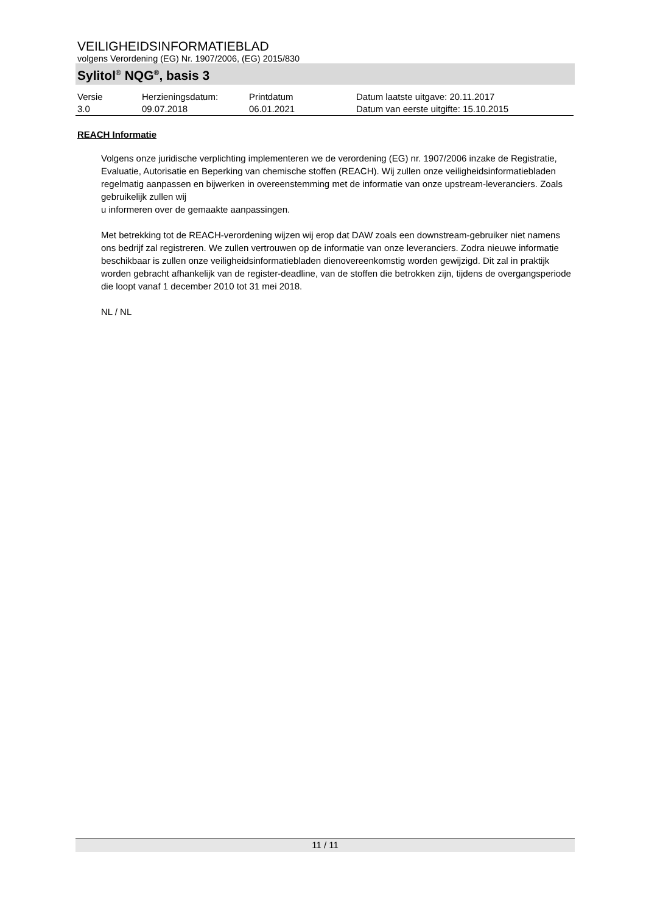VEILIGHEIDSINFORMATIEBLAD
volgens Verordening (EG) Nr. 1907/2006, (EG) 2015/830
Sylitol<sup>®</sup> NQG<sup>®</sup>, basis 3
| Versie 3.0 | Herzieningsdatum: 09.07.2018 | Printdatum 06.01.2021 | Datum laatste uitgave: 20.11.2017 Datum van eerste uitgifte: 15.10.2015 |
REACH Informatie
Volgens onze juridische verplichting implementeren we de verordening (EG) nr. 1907/2006 inzake de Registratie, Evaluatie, Autorisatie en Beperking van chemische stoffen (REACH). Wij zullen onze veiligheidsinformatiebladen regelmatig aanpassen en bijwerken in overeenstemming met de informatie van onze upstream-leveranciers. Zoals gebruikelijk zullen wij
u informeren over de gemaakte aanpassingen.
Met betrekking tot de REACH-verordening wijzen wij erop dat DAW zoals een downstream-gebruiker niet namens ons bedrijf zal registreren. We zullen vertrouwen op de informatie van onze leveranciers. Zodra nieuwe informatie beschikbaar is zullen onze veiligheidsinformatiebladen dienovereenkomstig worden gewijzigd. Dit zal in praktijk worden gebracht afhankelijk van de register-deadline, van de stoffen die betrokken zijn, tijdens de overgangsperiode die loopt vanaf 1 december 2010 tot 31 mei 2018.
NL / NL
11 / 11